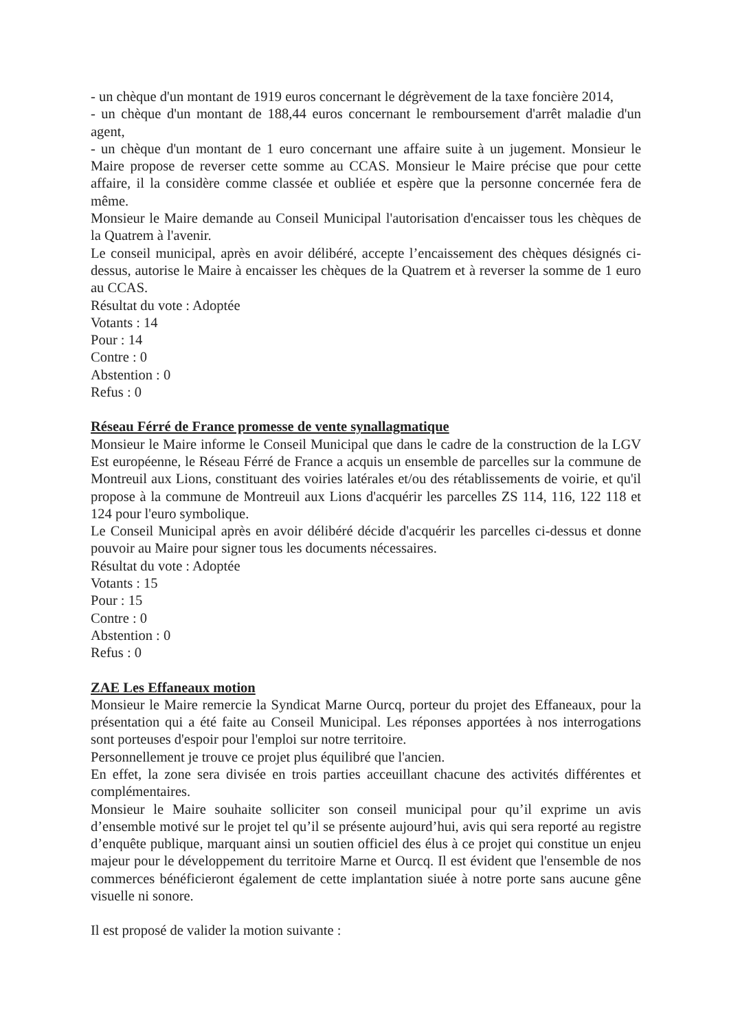- un chèque d'un montant de 1919 euros concernant le dégrèvement de la taxe foncière 2014,
- un chèque d'un montant de 188,44 euros concernant le remboursement d'arrêt maladie d'un agent,
- un chèque d'un montant de 1 euro concernant une affaire suite à un jugement. Monsieur le Maire propose de reverser cette somme au CCAS. Monsieur le Maire précise que pour cette affaire, il la considère comme classée et oubliée et espère que la personne concernée fera de même.
Monsieur le Maire demande au Conseil Municipal l'autorisation d'encaisser tous les chèques de la Quatrem à l'avenir.
Le conseil municipal, après en avoir délibéré, accepte l’encaissement des chèques désignés ci-dessus, autorise le Maire à encaisser les chèques de la Quatrem et à reverser la somme de 1 euro au CCAS.
Résultat du vote : Adoptée
Votants : 14
Pour : 14
Contre : 0
Abstention : 0
Refus : 0
Réseau Férré de France promesse de vente synallagmatique
Monsieur le Maire informe le Conseil Municipal que dans le cadre de la construction de la LGV Est européenne, le Réseau Férré de France a acquis un ensemble de parcelles sur la commune de Montreuil aux Lions, constituant des voiries latérales et/ou des rétablissements de voirie, et qu'il propose à la commune de Montreuil aux Lions d'acquérir les parcelles ZS 114, 116, 122 118 et 124 pour l'euro symbolique.
Le Conseil Municipal après en avoir délibéré décide d'acquérir les parcelles ci-dessus et donne pouvoir au Maire pour signer tous les documents nécessaires.
Résultat du vote : Adoptée
Votants : 15
Pour : 15
Contre : 0
Abstention : 0
Refus : 0
ZAE Les Effaneaux motion
Monsieur le Maire remercie la Syndicat Marne Ourcq, porteur du projet des Effaneaux, pour la présentation qui a été faite au Conseil Municipal. Les réponses apportées à nos interrogations sont porteuses d'espoir pour l'emploi sur notre territoire.
Personnellement je trouve ce projet plus équilibré que l'ancien.
En effet, la zone sera divisée en trois parties acceuillant chacune des activités différentes et complémentaires.
Monsieur le Maire souhaite solliciter son conseil municipal pour qu’il exprime un avis d’ensemble motivé sur le projet tel qu’il se présente aujourd’hui, avis qui sera reporté au registre d’enquête publique, marquant ainsi un soutien officiel des élus à ce projet qui constitue un enjeu majeur pour le développement du territoire Marne et Ourcq. Il est évident que l'ensemble de nos commerces bénéficieront également de cette implantation siuée à notre porte sans aucune gêne visuelle ni sonore.
Il est proposé de valider la motion suivante :